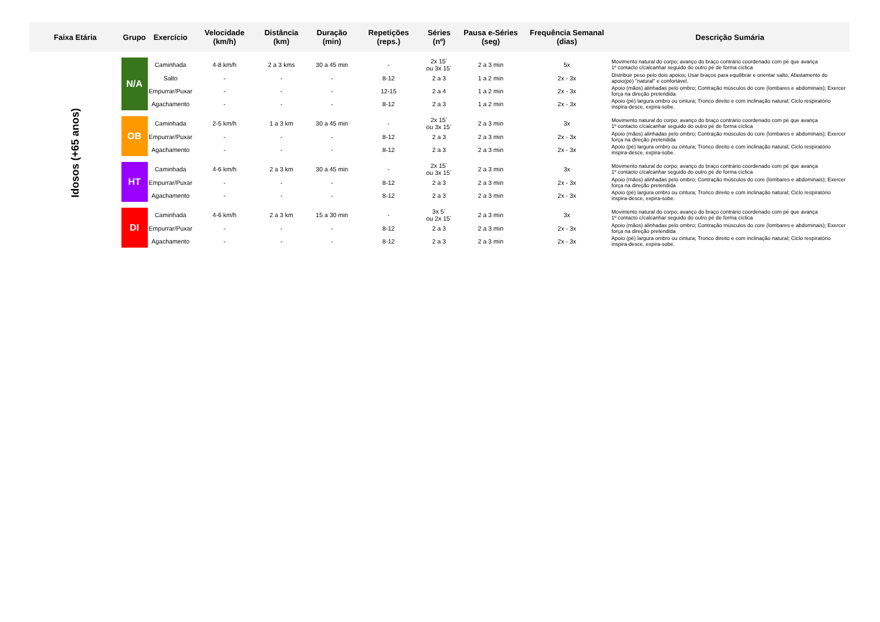| Faixa Etária | Grupo | Exercício | Velocidade (km/h) | Distância (km) | Duração (min) | Repetições (reps.) | Séries (nº) | Pausa e-Séries (seg) | Frequência Semanal (dias) | Descrição Sumária |
| --- | --- | --- | --- | --- | --- | --- | --- | --- | --- | --- |
| Idosos (+65 anos) | N/A | Caminhada | 4-8 km/h | 2 a 3 kms | 30 a 45 min | - | 2x 15´ ou 3x 15´ | 2 a 3 min | 5x | Movimento natural do corpo; avanço do braço contrário coordenado com pé que avança 1º contacto c/calcanhar seguido do outro pé de forma cíclica |
| | | Salto | - | - | - | 8-12 | 2 a 3 | 1 a 2 min | 2x - 3x | Distribuir peso pelo dois apoios; Usar braços para equilibrar e orientar salto; Afastamento do apoio(pé) "natural" e confortável. |
| | | Empurrar/Puxar | - | - | - | 12-15 | 2 a 4 | 1 a 2 min | 2x - 3x | Apoio (mãos) alinhadas pelo ombro; Contração músculos do core (lombares e abdominais); Exercer força na direção pretendida |
| | | Agachamento | - | - | - | 8-12 | 2 a 3 | 1 a 2 min | 2x - 3x | Apoio (pé) largura ombro ou cintura; Tronco direito e com inclinação natural; Ciclo respiratório inspira-desce, expira-sobe. |
| | OB | Caminhada | 2-5 km/h | 1 a 3 km | 30 a 45 min | - | 2x 15´ ou 3x 15´ | 2 a 3 min | 3x | Movimento natural do corpo; avanço do braço contrário coordenado com pé que avança 1º contacto c/calcanhar seguido do outro pé de forma cíclica |
| | | Empurrar/Puxar | - | - | - | 8-12 | 2 a 3 | 2 a 3 min | 2x - 3x | Apoio (mãos) alinhadas pelo ombro; Contração músculos do core (lombares e abdominais); Exercer força na direção pretendida |
| | | Agachamento | - | - | - | 8-12 | 2 a 3 | 2 a 3 min | 2x - 3x | Apoio (pé) largura ombro ou cintura; Tronco direito e com inclinação natural; Ciclo respiratório inspira-desce, expira-sobe. |
| | HT | Caminhada | 4-6 km/h | 2 a 3 km | 30 a 45 min | - | 2x 15´ ou 3x 15´ | 2 a 3 min | 3x | Movimento natural do corpo; avanço do braço contrário coordenado com pé que avança 1º contacto c/calcanhar seguido do outro pé de forma cíclica |
| | | Empurrar/Puxar | - | - | - | 8-12 | 2 a 3 | 2 a 3 min | 2x - 3x | Apoio (mãos) alinhadas pelo ombro; Contração músculos do core (lombares e abdominais); Exercer força na direção pretendida |
| | | Agachamento | - | - | - | 8-12 | 2 a 3 | 2 a 3 min | 2x - 3x | Apoio (pé) largura ombro ou cintura; Tronco direito e com inclinação natural; Ciclo respiratório inspira-desce, expira-sobe. |
| | DI | Caminhada | 4-6 km/h | 2 a 3 km | 15 a 30 min | - | 3x 5´ ou 2x 15´ | 2 a 3 min | 3x | Movimento natural do corpo; avanço do braço contrário coordenado com pé que avança 1º contacto c/calcanhar seguido do outro pé de forma cíclica |
| | | Empurrar/Puxar | - | - | - | 8-12 | 2 a 3 | 2 a 3 min | 2x - 3x | Apoio (mãos) alinhadas pelo ombro; Contração músculos do core (lombares e abdominais); Exercer força na direção pretendida |
| | | Agachamento | - | - | - | 8-12 | 2 a 3 | 2 a 3 min | 2x - 3x | Apoio (pé) largura ombro ou cintura; Tronco direito e com inclinação natural; Ciclo respiratório inspira-desce, expira-sobe. |